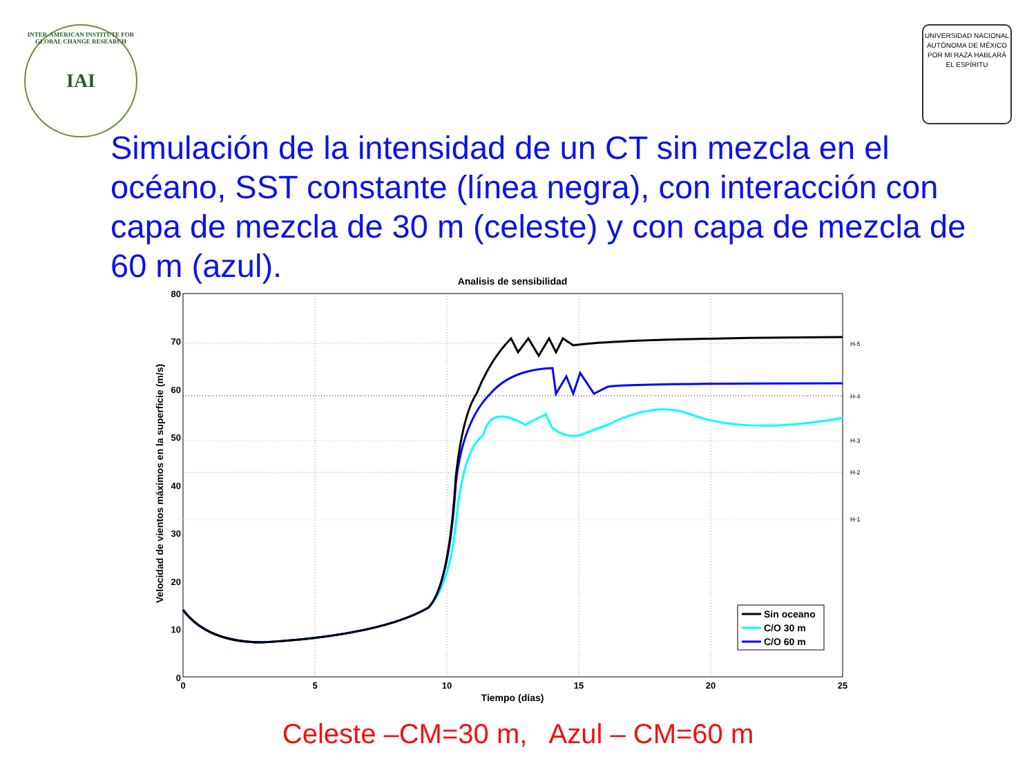IAI
INTER-AMERICAN INSTITUTE FOR GLOBAL CHANGE RESEARCH
UNIVERSIDAD NACIONAL AUTÓNOMA DE MÉXICO
POR MI RAZA HABLARÁ EL ESPÍRITU
Simulación de la intensidad de un CT sin mezcla en el océano, SST constante (línea negra), con interacción con capa de mezcla de 30 m (celeste) y con capa de mezcla de 60 m (azul).
Analisis de sensibilidad
H-5
H-4
H-3
H-2
H-1
80
70
60
50
40
30
20
10
0
0
5
10
15
20
25
Tiempo (días)
Velocidad de vientos máximos en la superficie (m/s)
Sin oceano
C/O 30 m
C/O 60 m
Celeste –CM=30 m, Azul – CM=60 m